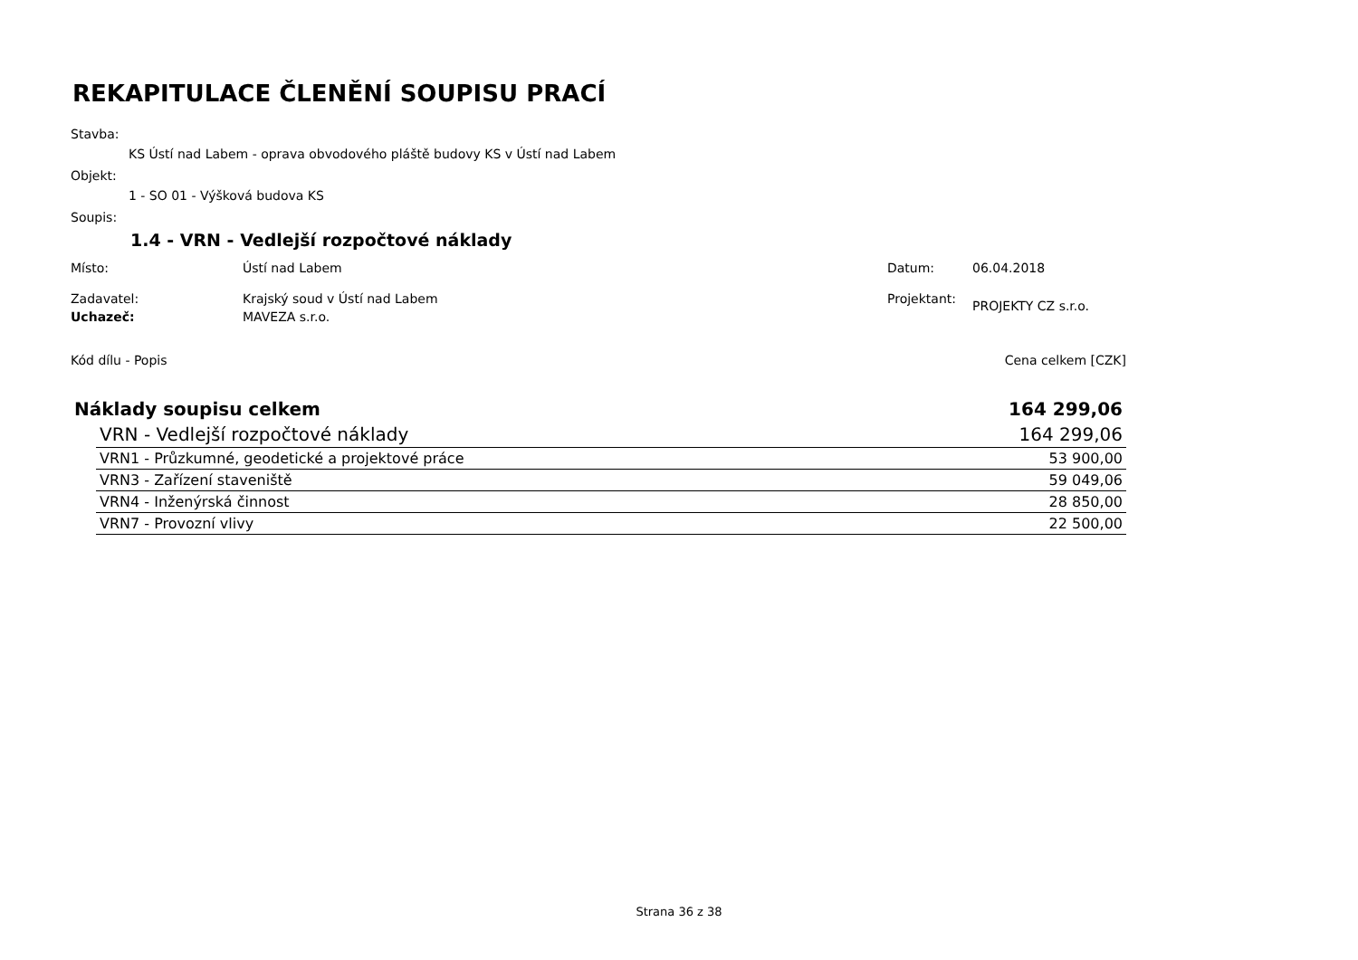REKAPITULACE ČLENĚNÍ SOUPISU PRACÍ
Stavba:
KS Ústí nad Labem - oprava obvodového pláště budovy KS v Ústí nad Labem
Objekt:
1 - SO 01 - Výšková budova KS
Soupis:
1.4 - VRN - Vedlejší rozpočtové náklady
| Místo: | Ústí nad Labem | Datum: | 06.04.2018 |
| Zadavatel: | Krajský soud v Ústí nad Labem | Projektant: | PROJEKTY CZ s.r.o. |
| Uchazeč: | MAVEZA s.r.o. | | |
Kód dílu - Popis Cena celkem [CZK]
| Náklady soupisu celkem | 164 299,06 |
| VRN - Vedlejší rozpočtové náklady | 164 299,06 |
| VRN1 - Průzkumné, geodetické a projektové práce | 53 900,00 |
| VRN3 - Zařízení staveniště | 59 049,06 |
| VRN4 - Inženýrská činnost | 28 850,00 |
| VRN7 - Provozní vlivy | 22 500,00 |
Strana 36 z 38